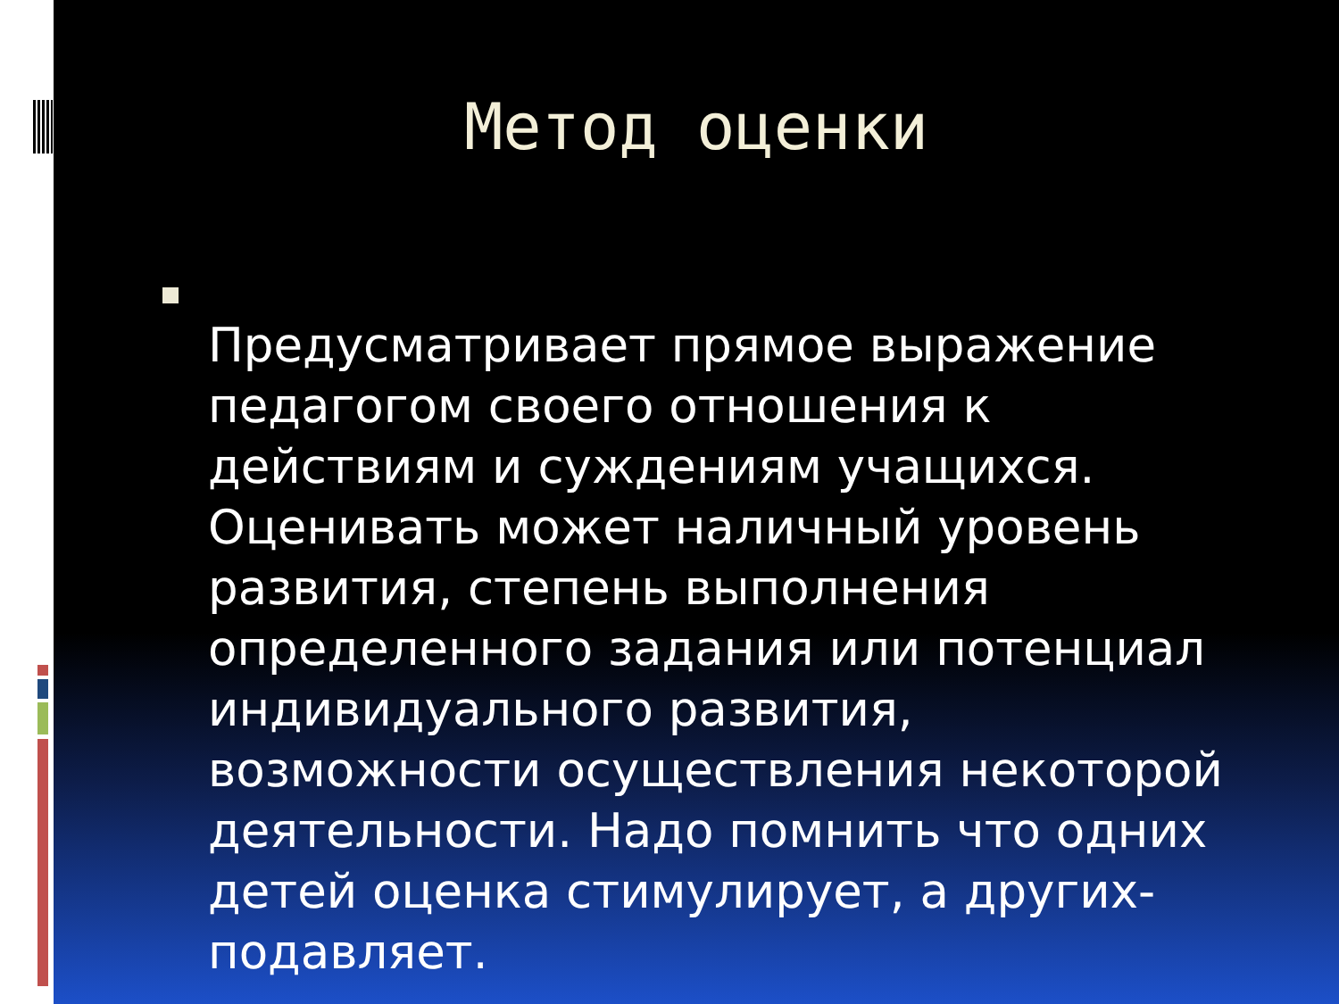Метод оценки
Предусматривает прямое выражение педагогом своего отношения к действиям и суждениям учащихся. Оценивать может наличный уровень развития, степень выполнения определенного задания или потенциал индивидуального развития, возможности осуществления некоторой деятельности. Надо помнить что одних детей оценка стимулирует, а других- подавляет.